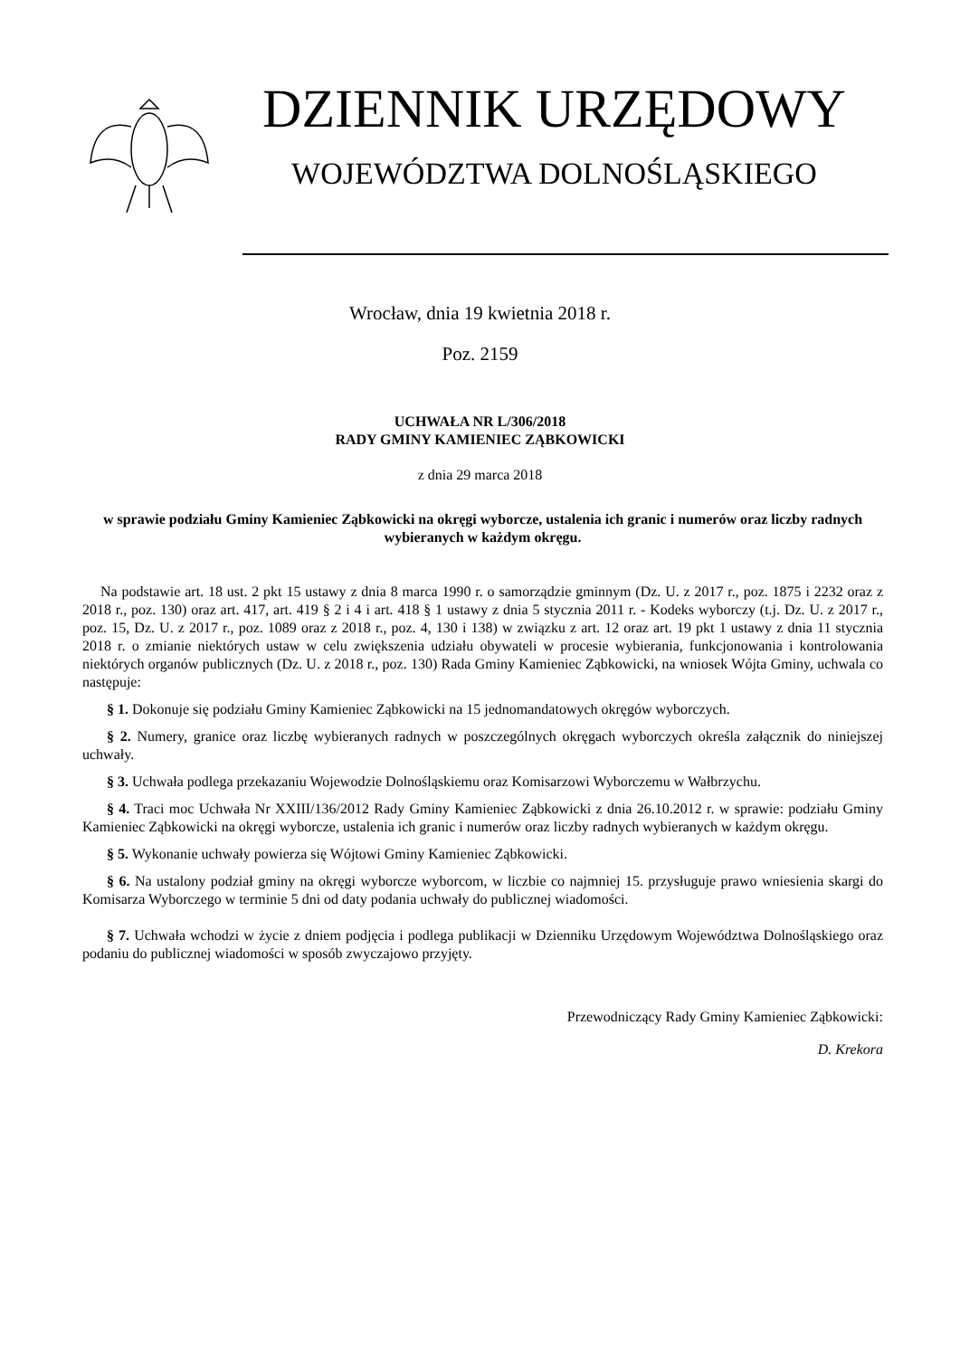DZIENNIK URZĘDOWY
WOJEWÓDZTWA DOLNOŚLĄSKIEGO
Wrocław, dnia 19 kwietnia 2018 r.
Poz. 2159
UCHWAŁA NR L/306/2018
RADY GMINY KAMIENIEC ZĄBKOWICKI
z dnia 29 marca 2018
w sprawie podziału Gminy Kamieniec Ząbkowicki na okręgi wyborcze, ustalenia ich granic i numerów oraz liczby radnych wybieranych w każdym okręgu.
Na podstawie art. 18 ust. 2 pkt 15 ustawy z dnia 8 marca 1990 r. o samorządzie gminnym (Dz. U. z 2017 r., poz. 1875 i 2232 oraz z 2018 r., poz. 130) oraz art. 417, art. 419 § 2 i 4 i art. 418 § 1 ustawy z dnia 5 stycznia 2011 r. - Kodeks wyborczy (t.j. Dz. U. z 2017 r., poz. 15, Dz. U. z 2017 r., poz. 1089 oraz z 2018 r., poz. 4, 130 i 138) w związku z art. 12 oraz art. 19 pkt 1 ustawy z dnia 11 stycznia 2018 r. o zmianie niektórych ustaw w celu zwiększenia udziału obywateli w procesie wybierania, funkcjonowania i kontrolowania niektórych organów publicznych (Dz. U. z 2018 r., poz. 130) Rada Gminy Kamieniec Ząbkowicki, na wniosek Wójta Gminy, uchwala co następuje:
§ 1. Dokonuje się podziału Gminy Kamieniec Ząbkowicki na 15 jednomandatowych okręgów wyborczych.
§ 2. Numery, granice oraz liczbę wybieranych radnych w poszczególnych okręgach wyborczych określa załącznik do niniejszej uchwały.
§ 3. Uchwała podlega przekazaniu Wojewodzie Dolnośląskiemu oraz Komisarzowi Wyborczemu w Wałbrzychu.
§ 4. Traci moc Uchwała Nr XXIII/136/2012 Rady Gminy Kamieniec Ząbkowicki z dnia 26.10.2012 r. w sprawie: podziału Gminy Kamieniec Ząbkowicki na okręgi wyborcze, ustalenia ich granic i numerów oraz liczby radnych wybieranych w każdym okręgu.
§ 5. Wykonanie uchwały powierza się Wójtowi Gminy Kamieniec Ząbkowicki.
§ 6. Na ustalony podział gminy na okręgi wyborcze wyborcom, w liczbie co najmniej 15. przysługuje prawo wniesienia skargi do Komisarza Wyborczego w terminie 5 dni od daty podania uchwały do publicznej wiadomości.
§ 7. Uchwała wchodzi w życie z dniem podjęcia i podlega publikacji w Dzienniku Urzędowym Województwa Dolnośląskiego oraz podaniu do publicznej wiadomości w sposób zwyczajowo przyjęty.
Przewodniczący Rady Gminy Kamieniec Ząbkowicki:
D. Krekora